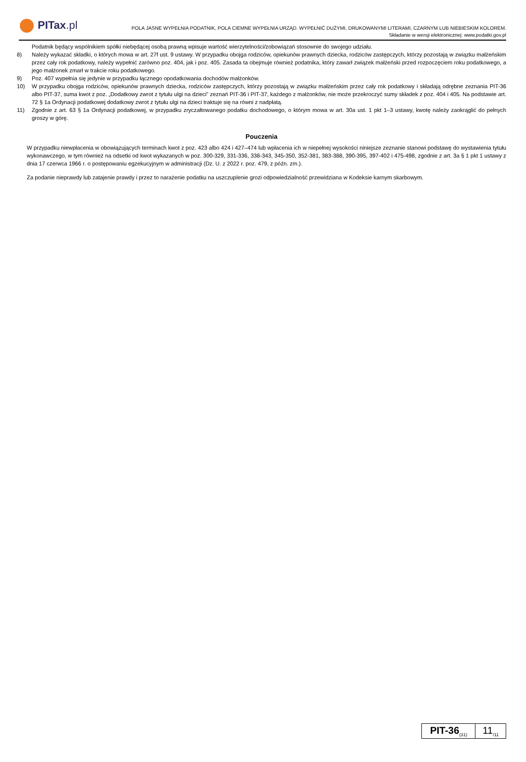PITax.pl
POLA JASNE WYPEŁNIA PODATNIK, POLA CIEMNE WYPEŁNIA URZĄD. WYPEŁNIĆ DUŻYMI, DRUKOWANYMI LITERAMI, CZARNYM LUB NIEBIESKIM KOLOREM.
Składanie w wersji elektronicznej: www.podatki.gov.pl
Podatnik będący wspólnikiem spółki niebędącej osobą prawną wpisuje wartość wierzytelności/zobowiązań stosownie do swojego udziału.
8) Należy wykazać składki, o których mowa w art. 27f ust. 9 ustawy. W przypadku obojga rodziców, opiekunów prawnych dziecka, rodziców zastępczych, którzy pozostają w związku małżeńskim przez cały rok podatkowy, należy wypełnić zarówno poz. 404, jak i poz. 405. Zasada ta obejmuje również podatnika, który zawarł związek małżeński przed rozpoczęciem roku podatkowego, a jego małżonek zmarł w trakcie roku podatkowego.
9) Poz. 407 wypełnia się jedynie w przypadku łącznego opodatkowania dochodów małżonków.
10) W przypadku obojga rodziców, opiekunów prawnych dziecka, rodziców zastępczych, którzy pozostają w związku małżeńskim przez cały rok podatkowy i składają odrębne zeznania PIT-36 albo PIT-37, suma kwot z poz. „Dodatkowy zwrot z tytułu ulgi na dzieci” zeznań PIT-36 i PIT-37, każdego z małżonków, nie może przekroczyć sumy składek z poz. 404 i 405. Na podstawie art. 72 § 1a Ordynacji podatkowej dodatkowy zwrot z tytułu ulgi na dzieci traktuje się na równi z nadpłatą.
11) Zgodnie z art. 63 § 1a Ordynacji podatkowej, w przypadku zryczałtowanego podatku dochodowego, o którym mowa w art. 30a ust. 1 pkt 1–3 ustawy, kwotę należy zaokrąglić do pełnych groszy w górę.
Pouczenia
W przypadku niewpłacenia w obowiązujących terminach kwot z poz. 423 albo 424 i 427–474 lub wpłacenia ich w niepełnej wysokości niniejsze zeznanie stanowi podstawę do wystawienia tytułu wykonawczego, w tym również na odsetki od kwot wykazanych w poz. 300-329, 331-336, 338-343, 345-350, 352-381, 383-388, 390-395, 397-402 i 475-498, zgodnie z art. 3a § 1 pkt 1 ustawy z dnia 17 czerwca 1966 r. o postępowaniu egzekucyjnym w administracji (Dz. U. z 2022 r. poz. 479, z późn. zm.).
Za podanie nieprawdy lub zatajenie prawdy i przez to narażenie podatku na uszczuplenie grozi odpowiedzialność przewidziana w Kodeksie karnym skarbowym.
PIT-36<sub>(31)</sub>
11<sub>/11</sub>